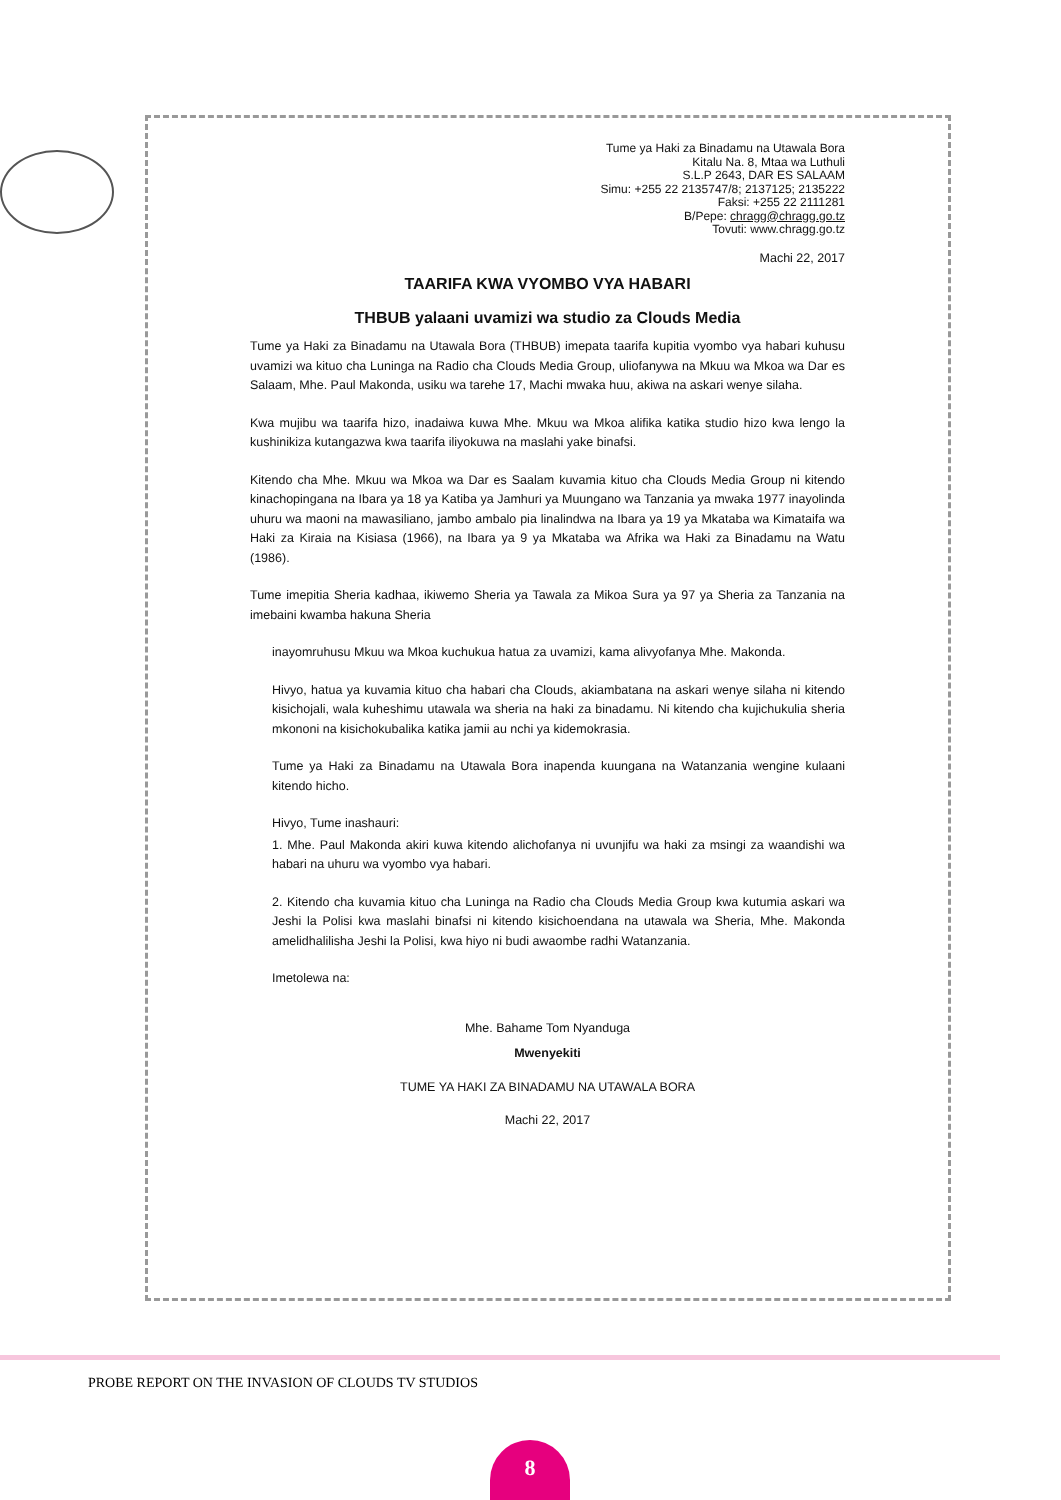Tume ya Haki za Binadamu na Utawala Bora
Kitalu Na. 8, Mtaa wa Luthuli
S.L.P 2643, DAR ES SALAAM
Simu: +255 22 2135747/8; 2137125; 2135222
Faksi: +255 22 2111281
B/Pepe: chragg@chragg.go.tz
Tovuti: www.chragg.go.tz
Machi 22, 2017
TAARIFA KWA VYOMBO VYA HABARI
THBUB yalaani uvamizi wa studio za Clouds Media
Tume ya Haki za Binadamu na Utawala Bora (THBUB) imepata taarifa kupitia vyombo vya habari kuhusu uvamizi wa kituo cha Luninga na Radio cha Clouds Media Group, uliofanywa na Mkuu wa Mkoa wa Dar es Salaam, Mhe. Paul Makonda, usiku wa tarehe 17, Machi mwaka huu, akiwa na askari wenye silaha.
Kwa mujibu wa taarifa hizo, inadaiwa kuwa Mhe. Mkuu wa Mkoa alifika katika studio hizo kwa lengo la kushinikiza kutangazwa kwa taarifa iliyokuwa na maslahi yake binafsi.
Kitendo cha Mhe. Mkuu wa Mkoa wa Dar es Saalam kuvamia kituo cha Clouds Media Group ni kitendo kinachopingana na Ibara ya 18 ya Katiba ya Jamhuri ya Muungano wa Tanzania ya mwaka 1977 inayolinda uhuru wa maoni na mawasiliano, jambo ambalo pia linalindwa na Ibara ya 19 ya Mkataba wa Kimataifa wa Haki za Kiraia na Kisiasa (1966), na Ibara ya 9 ya Mkataba wa Afrika wa Haki za Binadamu na Watu (1986).
Tume imepitia Sheria kadhaa, ikiwemo Sheria ya Tawala za Mikoa Sura ya 97 ya Sheria za Tanzania na imebaini kwamba hakuna Sheria
inayomruhusu Mkuu wa Mkoa kuchukua hatua za uvamizi, kama alivyofanya Mhe. Makonda.
Hivyo, hatua ya kuvamia kituo cha habari cha Clouds, akiambatana na askari wenye silaha ni kitendo kisichojali, wala kuheshimu utawala wa sheria na haki za binadamu. Ni kitendo cha kujichukulia sheria mkononi na kisichokubalika katika jamii au nchi ya kidemokrasia.
Tume ya Haki za Binadamu na Utawala Bora inapenda kuungana na Watanzania wengine kulaani kitendo hicho.
Hivyo, Tume inashauri:
1. Mhe. Paul Makonda akiri kuwa kitendo alichofanya ni uvunjifu wa haki za msingi za waandishi wa habari na uhuru wa vyombo vya habari.
2. Kitendo cha kuvamia kituo cha Luninga na Radio cha Clouds Media Group kwa kutumia askari wa Jeshi la Polisi kwa maslahi binafsi ni kitendo kisichoendana na utawala wa Sheria, Mhe. Makonda amelidhalilisha Jeshi la Polisi, kwa hiyo ni budi awaombe radhi Watanzania.
Imetolewa na:
Mhe. Bahame Tom Nyanduga
Mwenyekiti
TUME YA HAKI ZA BINADAMU NA UTAWALA BORA
Machi 22, 2017
PROBE REPORT ON THE INVASION OF CLOUDS TV STUDIOS
8